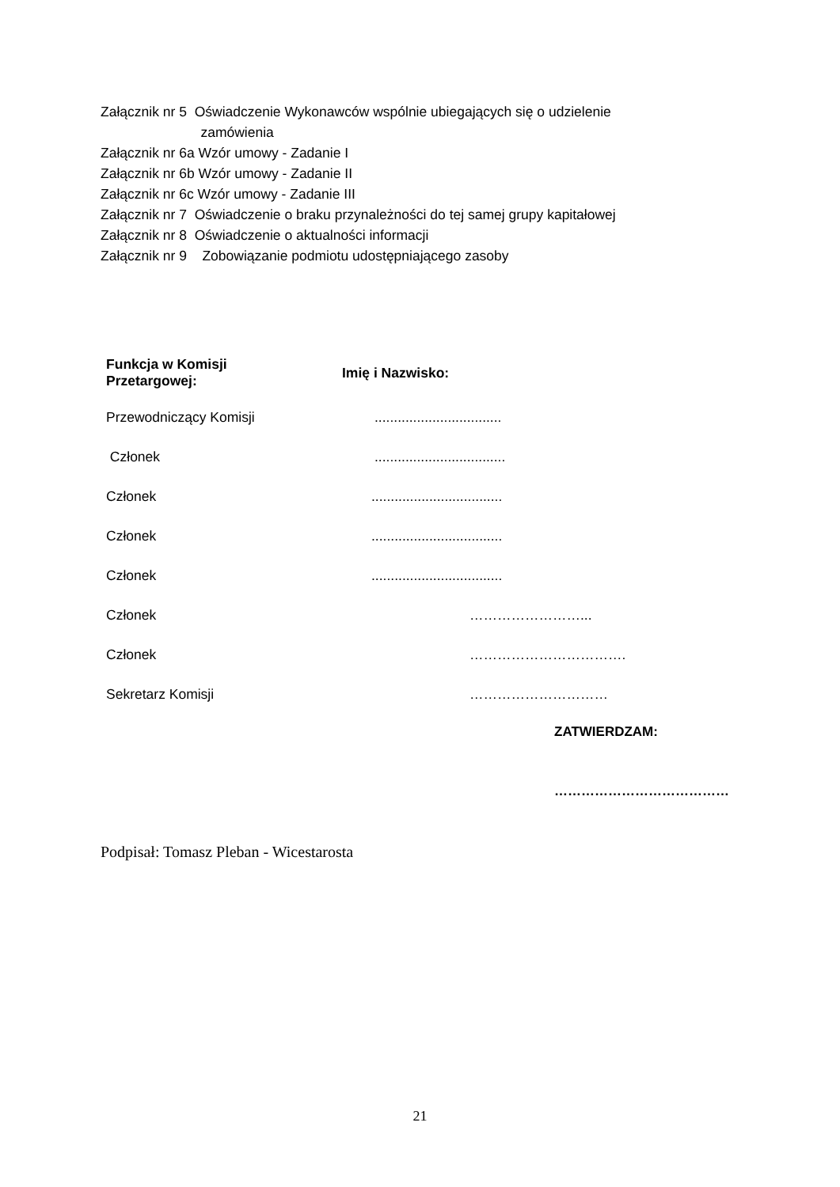Załącznik nr 5 Oświadczenie Wykonawców wspólnie ubiegających się o udzielenie
zamówienia
Załącznik nr 6a Wzór umowy - Zadanie I
Załącznik nr 6b Wzór umowy - Zadanie II
Załącznik nr 6c Wzór umowy - Zadanie III
Załącznik nr 7 Oświadczenie o braku przynależności do tej samej grupy kapitałowej
Załącznik nr 8 Oświadczenie o aktualności informacji
Załącznik nr 9 Zobowiązanie podmiotu udostępniającego zasoby
| Funkcja w Komisji Przetargowej: | Imię i Nazwisko: |
| --- | --- |
| Przewodniczący Komisji | ................................. |
| Członek | .................................. |
| Członek | .................................. |
| Członek | .................................. |
| Członek | .................................. |
| Członek | ……………………... |
| Członek | ……………………………. |
| Sekretarz Komisji | ………………………… |
ZATWIERDZAM:
…………………………………
Podpisał: Tomasz Pleban - Wicestarosta
21